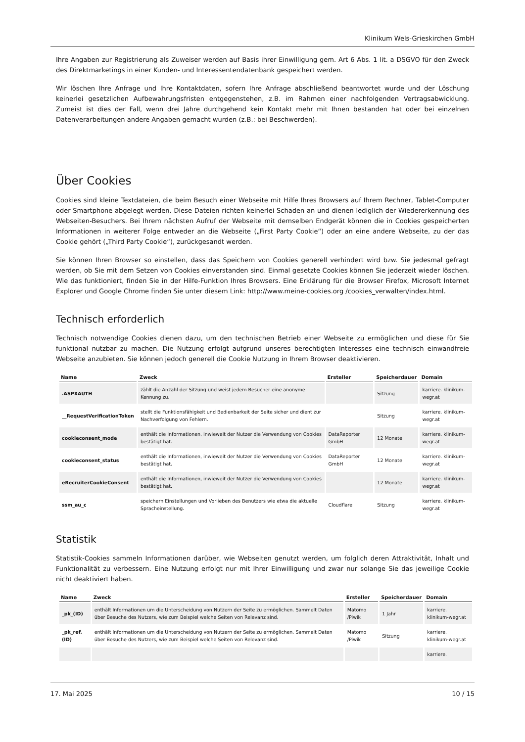Klinikum Wels-Grieskirchen GmbH
Ihre Angaben zur Registrierung als Zuweiser werden auf Basis ihrer Einwilligung gem. Art 6 Abs. 1 lit. a DSGVO für den Zweck des Direktmarketings in einer Kunden- und Interessentendatenbank gespeichert werden.
Wir löschen Ihre Anfrage und Ihre Kontaktdaten, sofern Ihre Anfrage abschließend beantwortet wurde und der Löschung keinerlei gesetzlichen Aufbewahrungsfristen entgegenstehen, z.B. im Rahmen einer nachfolgenden Vertragsabwicklung. Zumeist ist dies der Fall, wenn drei Jahre durchgehend kein Kontakt mehr mit Ihnen bestanden hat oder bei einzelnen Datenverarbeitungen andere Angaben gemacht wurden (z.B.: bei Beschwerden).
Über Cookies
Cookies sind kleine Textdateien, die beim Besuch einer Webseite mit Hilfe Ihres Browsers auf Ihrem Rechner, Tablet-Computer oder Smartphone abgelegt werden. Diese Dateien richten keinerlei Schaden an und dienen lediglich der Wiedererkennung des Webseiten-Besuchers. Bei Ihrem nächsten Aufruf der Webseite mit demselben Endgerät können die in Cookies gespeicherten Informationen in weiterer Folge entweder an die Webseite („First Party Cookie“) oder an eine andere Webseite, zu der das Cookie gehört („Third Party Cookie“), zurückgesandt werden.
Sie können Ihren Browser so einstellen, dass das Speichern von Cookies generell verhindert wird bzw. Sie jedesmal gefragt werden, ob Sie mit dem Setzen von Cookies einverstanden sind. Einmal gesetzte Cookies können Sie jederzeit wieder löschen. Wie das funktioniert, finden Sie in der Hilfe-Funktion Ihres Browsers. Eine Erklärung für die Browser Firefox, Microsoft Internet Explorer und Google Chrome finden Sie unter diesem Link: http://www.meine-cookies.org /cookies_verwalten/index.html.
Technisch erforderlich
Technisch notwendige Cookies dienen dazu, um den technischen Betrieb einer Webseite zu ermöglichen und diese für Sie funktional nutzbar zu machen. Die Nutzung erfolgt aufgrund unseres berechtigten Interesses eine technisch einwandfreie Webseite anzubieten. Sie können jedoch generell die Cookie Nutzung in Ihrem Browser deaktivieren.
| Name | Zweck | Ersteller | Speicherdauer | Domain |
| --- | --- | --- | --- | --- |
| .ASPXAUTH | zählt die Anzahl der Sitzung und weist jedem Besucher eine anonyme Kennung zu. | | Sitzung | karriere. klinikum-wegr.at |
| __RequestVerificationToken | stellt die Funktionsfähigkeit und Bedienbarkeit der Seite sicher und dient zur Nachverfolgung von Fehlern. | | Sitzung | karriere. klinikum-wegr.at |
| cookieconsent_mode | enthält die Informationen, inwieweit der Nutzer die Verwendung von Cookies bestätigt hat. | DataReporter GmbH | 12 Monate | karriere. klinikum-wegr.at |
| cookieconsent_status | enthält die Informationen, inwieweit der Nutzer die Verwendung von Cookies bestätigt hat. | DataReporter GmbH | 12 Monate | karriere. klinikum-wegr.at |
| eRecruiterCookieConsent | enthält die Informationen, inwieweit der Nutzer die Verwendung von Cookies bestätigt hat. | | 12 Monate | karriere. klinikum-wegr.at |
| ssm_au_c | speichern Einstellungen und Vorlieben des Benutzers wie etwa die aktuelle Spracheinstellung. | Cloudflare | Sitzung | karriere. klinikum-wegr.at |
Statistik
Statistik-Cookies sammeln Informationen darüber, wie Webseiten genutzt werden, um folglich deren Attraktivität, Inhalt und Funktionalität zu verbessern. Eine Nutzung erfolgt nur mit Ihrer Einwilligung und zwar nur solange Sie das jeweilige Cookie nicht deaktiviert haben.
| Name | Zweck | Ersteller | Speicherdauer | Domain |
| --- | --- | --- | --- | --- |
| _pk_(ID) | enthält Informationen um die Unterscheidung von Nutzern der Seite zu ermöglichen. Sammelt Daten über Besuche des Nutzers, wie zum Beispiel welche Seiten von Relevanz sind. | Matomo /Piwik | 1 Jahr | karriere. klinikum-wegr.at |
| _pk_ref.(ID) | enthält Informationen um die Unterscheidung von Nutzern der Seite zu ermöglichen. Sammelt Daten über Besuche des Nutzers, wie zum Beispiel welche Seiten von Relevanz sind. | Matomo /Piwik | Sitzung | karriere. klinikum-wegr.at |
| | | | | karriere. |
17. Mai 2025 10 / 15